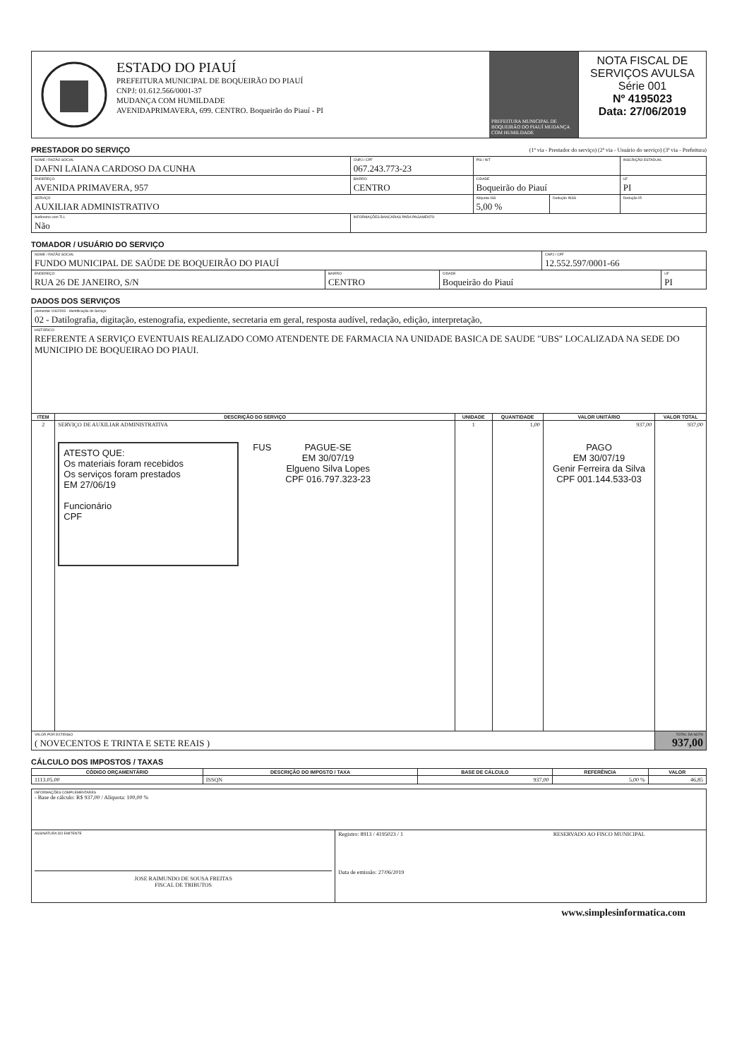ESTADO DO PIAUÍ
PREFEITURA MUNICIPAL DE BOQUEIRÃO DO PIAUÍ
CNPJ: 01.612.566/0001-37
MUDANÇA COM HUMILDADE
AVENIDAPRIMAVERA, 699. CENTRO. Boqueirão do Piauí - PI
PREFEITURA MUNICIPAL DE BOQUEIRÃO DO PIAUÍ MUDANÇA COM HUMILDADE
NOTA FISCAL DE SERVIÇOS AVULSA
Série 001
Nº 4195023
Data: 27/06/2019
PRESTADOR DO SERVIÇO
(1ª via - Prestador do serviço) (2ª via - Usuário do serviço) (3ª via - Prefeitura)
| NOME / RAZÃO SOCIAL DAFNI LAIANA CARDOSO DA CUNHA | | | CNPJ / CPF 067.243.773-23 | PIS / NIT | | INSCRIÇÃO ESTADUAL | |
| ENDEREÇO AVENIDA PRIMAVERA, 957 | | BAIRRO CENTRO | | CIDADE Boqueirão do Piauí | | | UF PI |
| SERVIÇO AUXILIAR ADMINISTRATIVO | | | | Alíquota ISS 5,00 % | Dedução INSS | Dedução IR | |
| Autônomo com TLL Não | INFORMAÇÕES BANCÁRIAS PARA PAGAMENTO | | | | | | |
TOMADOR / USUÁRIO DO SERVIÇO
| NOME / RAZÃO SOCIAL FUNDO MUNICIPAL DE SAÚDE DE BOQUEIRÃO DO PIAUÍ | | | CNPJ / CPF 12.552.597/0001-66 | |
| ENDEREÇO RUA 26 DE JANEIRO, S/N | BAIRRO CENTRO | CIDADE Boqueirão do Piauí | | UF PI |
DADOS DOS SERVIÇOS
| plementar 116/2003 - Identificação do Serviço 02 - Datilografia, digitação, estenografia, expediente, secretaria em geral, resposta audível, redação, edição, interpretação, | | | | | |
| HISTÓRICO REFERENTE A SERVIÇO EVENTUAIS REALIZADO COMO ATENDENTE DE FARMACIA NA UNIDADE BASICA DE SAUDE "UBS" LOCALIZADA NA SEDE DO MUNICIPIO DE BOQUEIRAO DO PIAUI. | | | | | |
| ITEM | DESCRIÇÃO DO SERVIÇO | UNIDADE | QUANTIDADE | VALOR UNITÁRIO | VALOR TOTAL |
| 2 | SERVIÇO DE AUXILIAR ADMINISTRATIVA ATESTO QUE: Os materiais foram recebidos Os serviços foram prestados EM 27/06/19 Funcionário CPF FUS PAGUE-SE EM 30/07/19 Elgueno Silva Lopes CPF 016.797.323-23 | 1 | 1,00 | 937,00 PAGO EM 30/07/19 Genir Ferreira da Silva CPF 001.144.533-03 | 937,00 |
| VALOR POR EXTENSO ( NOVECENTOS E TRINTA E SETE REAIS ) | | | | | TOTAL DA NOTA 937,00 |
CÁLCULO DOS IMPOSTOS / TAXAS
| CÓDIGO ORÇAMENTÁRIO | DESCRIÇÃO DO IMPOSTO / TAXA | BASE DE CÁLCULO | REFERÊNCIA | VALOR |
| --- | --- | --- | --- | --- |
| 1113.05.00 | ISSQN | 937,00 | 5,00 % | 46,85 |
| INFORMAÇÕES COMPLEMENTARES - Base de cálculo: R$ 937,00 / Alíquota: 100,00 % | | |
| ASSINATURA DO EMITENTE JOSE RAIMUNDO DE SOUSA FREITAS FISCAL DE TRIBUTOS | Registro: 8913 / 4195023 / 1 Data de emissão: 27/06/2019 | RESERVADO AO FISCO MUNICIPAL |
www.simplesinformatica.com